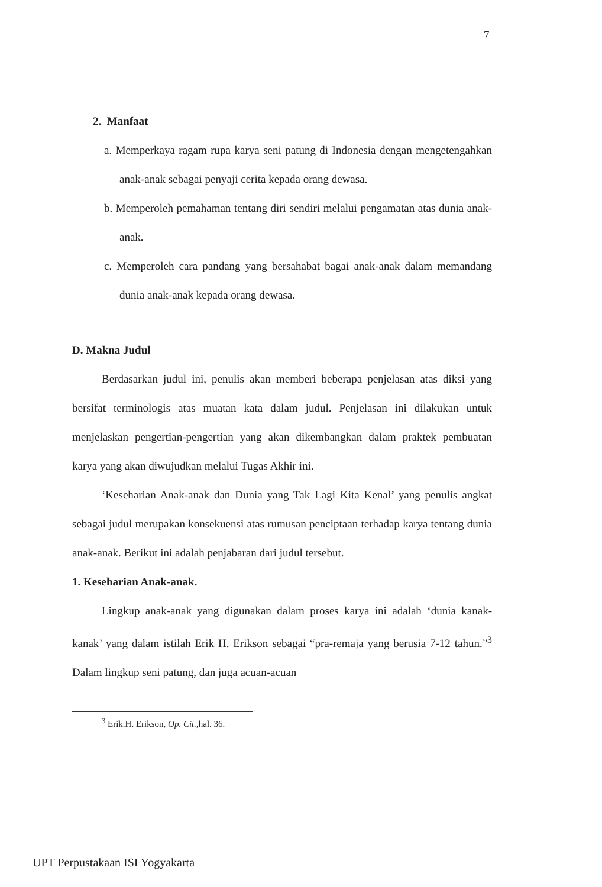7
2. Manfaat
a. Memperkaya ragam rupa karya seni patung di Indonesia dengan mengetengahkan anak-anak sebagai penyaji cerita kepada orang dewasa.
b. Memperoleh pemahaman tentang diri sendiri melalui pengamatan atas dunia anak-anak.
c. Memperoleh cara pandang yang bersahabat bagai anak-anak dalam memandang dunia anak-anak kepada orang dewasa.
D. Makna Judul
Berdasarkan judul ini, penulis akan memberi beberapa penjelasan atas diksi yang bersifat terminologis atas muatan kata dalam judul. Penjelasan ini dilakukan untuk menjelaskan pengertian-pengertian yang akan dikembangkan dalam praktek pembuatan karya yang akan diwujudkan melalui Tugas Akhir ini.
‘Keseharian Anak-anak dan Dunia yang Tak Lagi Kita Kenal’ yang penulis angkat sebagai judul merupakan konsekuensi atas rumusan penciptaan terhadap karya tentang dunia anak-anak. Berikut ini adalah penjabaran dari judul tersebut.
1. Keseharian Anak-anak.
Lingkup anak-anak yang digunakan dalam proses karya ini adalah ‘dunia kanak-kanak’ yang dalam istilah Erik H. Erikson sebagai “pra-remaja yang berusia 7-12 tahun.”<sup>3</sup> Dalam lingkup seni patung, dan juga acuan-acuan
<sup>3</sup> Erik.H. Erikson, Op. Cit., hal. 36.
UPT Perpustakaan ISI Yogyakarta